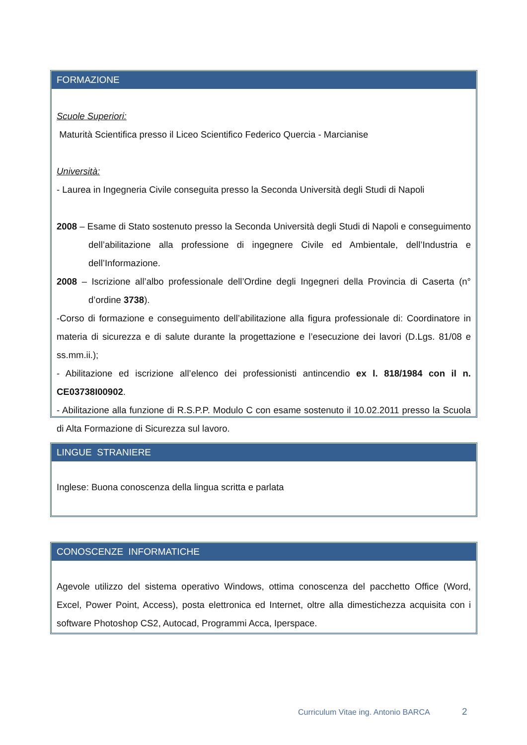FORMAZIONE
Scuole Superiori:
Maturità Scientifica presso il Liceo Scientifico Federico Quercia - Marcianise
Università:
- Laurea in Ingegneria Civile conseguita presso la Seconda Università degli Studi di Napoli
2008 – Esame di Stato sostenuto presso la Seconda Università degli Studi di Napoli e conseguimento dell’abilitazione alla professione di ingegnere Civile ed Ambientale, dell’Industria e dell’Informazione.
2008 – Iscrizione all’albo professionale dell’Ordine degli Ingegneri della Provincia di Caserta (n° d’ordine 3738).
-Corso di formazione e conseguimento dell’abilitazione alla figura professionale di: Coordinatore in materia di sicurezza e di salute durante la progettazione e l’esecuzione dei lavori (D.Lgs. 81/08 e ss.mm.ii.);
- Abilitazione ed iscrizione all’elenco dei professionisti antincendio ex l. 818/1984 con il n. CE03738I00902.
- Abilitazione alla funzione di R.S.P.P. Modulo C con esame sostenuto il 10.02.2011 presso la Scuola di Alta Formazione di Sicurezza sul lavoro.
LINGUE STRANIERE
Inglese: Buona conoscenza della lingua scritta e parlata
CONOSCENZE INFORMATICHE
Agevole utilizzo del sistema operativo Windows, ottima conoscenza del pacchetto Office (Word, Excel, Power Point, Access), posta elettronica ed Internet, oltre alla dimestichezza acquisita con i software Photoshop CS2, Autocad, Programmi Acca, Iperspace.
Curriculum Vitae ing. Antonio BARCA
2